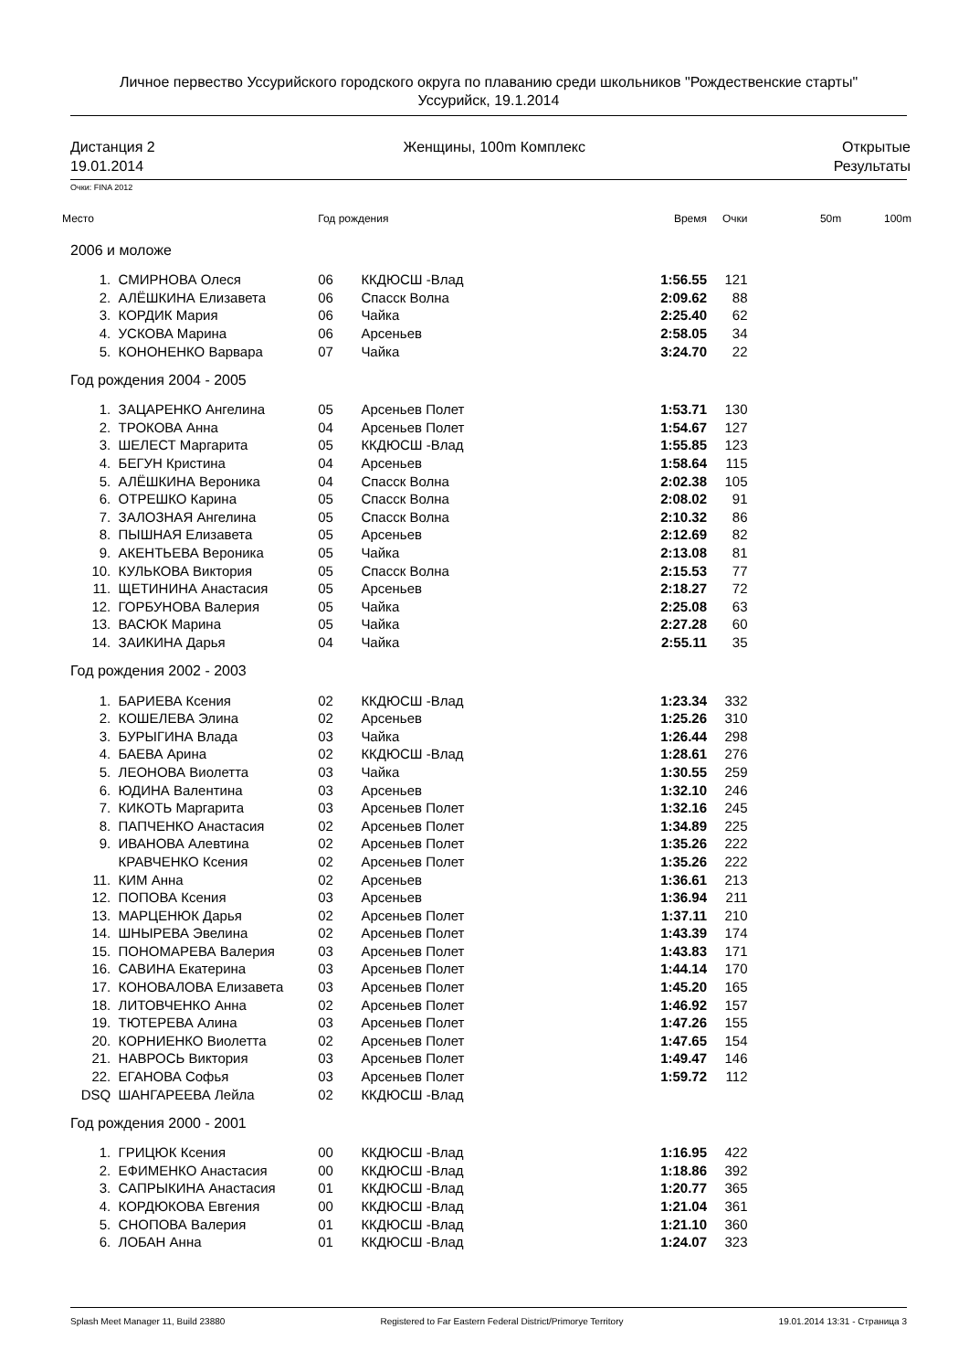Личное первество Уссурийского городского округа по плаванию среди школьников "Рождественские старты"
Уссурийск, 19.1.2014
Дистанция 2
19.01.2014
Женщины, 100m Комплекс Открытые
Результаты
Очки: FINA 2012
| Место | | Год рождения | | Время | Очки | 50m | 100m |
| --- | --- | --- | --- | --- | --- | --- | --- |
| 2006 и моложе | | | | | | | |
| 1. | СМИРНОВА Олеся | 06 | ККДЮСШ -Влад | 1:56.55 | 121 | | |
| 2. | АЛЁШКИНА Елизавета | 06 | Спасск Волна | 2:09.62 | 88 | | |
| 3. | КОРДИК Мария | 06 | Чайка | 2:25.40 | 62 | | |
| 4. | УСКОВА Марина | 06 | Арсеньев | 2:58.05 | 34 | | |
| 5. | КОНОНЕНКО Варвара | 07 | Чайка | 3:24.70 | 22 | | |
| Год рождения 2004 - 2005 | | | | | | | |
| 1. | ЗАЦАРЕНКО Ангелина | 05 | Арсеньев Полет | 1:53.71 | 130 | | |
| 2. | ТРОКОВА Анна | 04 | Арсеньев Полет | 1:54.67 | 127 | | |
| 3. | ШЕЛЕСТ Маргарита | 05 | ККДЮСШ -Влад | 1:55.85 | 123 | | |
| 4. | БЕГУН Кристина | 04 | Арсеньев | 1:58.64 | 115 | | |
| 5. | АЛЁШКИНА Вероника | 04 | Спасск Волна | 2:02.38 | 105 | | |
| 6. | ОТРЕШКО Карина | 05 | Спасск Волна | 2:08.02 | 91 | | |
| 7. | ЗАЛОЗНАЯ Ангелина | 05 | Спасск Волна | 2:10.32 | 86 | | |
| 8. | ПЫШНАЯ Елизавета | 05 | Арсеньев | 2:12.69 | 82 | | |
| 9. | АКЕНТЬЕВА Вероника | 05 | Чайка | 2:13.08 | 81 | | |
| 10. | КУЛЬКОВА Виктория | 05 | Спасск Волна | 2:15.53 | 77 | | |
| 11. | ЩЕТИНИНА Анастасия | 05 | Арсеньев | 2:18.27 | 72 | | |
| 12. | ГОРБУНОВА Валерия | 05 | Чайка | 2:25.08 | 63 | | |
| 13. | ВАСЮК Марина | 05 | Чайка | 2:27.28 | 60 | | |
| 14. | ЗАИКИНА Дарья | 04 | Чайка | 2:55.11 | 35 | | |
| Год рождения 2002 - 2003 | | | | | | | |
| 1. | БАРИЕВА Ксения | 02 | ККДЮСШ -Влад | 1:23.34 | 332 | | |
| 2. | КОШЕЛЕВА Элина | 02 | Арсеньев | 1:25.26 | 310 | | |
| 3. | БУРЫГИНА Влада | 03 | Чайка | 1:26.44 | 298 | | |
| 4. | БАЕВА Арина | 02 | ККДЮСШ -Влад | 1:28.61 | 276 | | |
| 5. | ЛЕОНОВА Виолетта | 03 | Чайка | 1:30.55 | 259 | | |
| 6. | ЮДИНА Валентина | 03 | Арсеньев | 1:32.10 | 246 | | |
| 7. | КИКОТЬ Маргарита | 03 | Арсеньев Полет | 1:32.16 | 245 | | |
| 8. | ПАПЧЕНКО Анастасия | 02 | Арсеньев Полет | 1:34.89 | 225 | | |
| 9. | ИВАНОВА Алевтина | 02 | Арсеньев Полет | 1:35.26 | 222 | | |
| | КРАВЧЕНКО Ксения | 02 | Арсеньев Полет | 1:35.26 | 222 | | |
| 11. | КИМ Анна | 02 | Арсеньев | 1:36.61 | 213 | | |
| 12. | ПОПОВА Ксения | 03 | Арсеньев | 1:36.94 | 211 | | |
| 13. | МАРЦЕНЮК Дарья | 02 | Арсеньев Полет | 1:37.11 | 210 | | |
| 14. | ШНЫРЕВА Эвелина | 02 | Арсеньев Полет | 1:43.39 | 174 | | |
| 15. | ПОНОМАРЕВА Валерия | 03 | Арсеньев Полет | 1:43.83 | 171 | | |
| 16. | САВИНА Екатерина | 03 | Арсеньев Полет | 1:44.14 | 170 | | |
| 17. | КОНОВАЛОВА Елизавета | 03 | Арсеньев Полет | 1:45.20 | 165 | | |
| 18. | ЛИТОВЧЕНКО Анна | 02 | Арсеньев Полет | 1:46.92 | 157 | | |
| 19. | ТЮТЕРЕВА Алина | 03 | Арсеньев Полет | 1:47.26 | 155 | | |
| 20. | КОРНИЕНКО Виолетта | 02 | Арсеньев Полет | 1:47.65 | 154 | | |
| 21. | НАВРОСЬ Виктория | 03 | Арсеньев Полет | 1:49.47 | 146 | | |
| 22. | ЕГАНОВА Софья | 03 | Арсеньев Полет | 1:59.72 | 112 | | |
| DSQ | ШАНГАРЕЕВА Лейла | 02 | ККДЮСШ -Влад | | | | |
| Год рождения 2000 - 2001 | | | | | | | |
| 1. | ГРИЦЮК Ксения | 00 | ККДЮСШ -Влад | 1:16.95 | 422 | | |
| 2. | ЕФИМЕНКО Анастасия | 00 | ККДЮСШ -Влад | 1:18.86 | 392 | | |
| 3. | САПРЫКИНА Анастасия | 01 | ККДЮСШ -Влад | 1:20.77 | 365 | | |
| 4. | КОРДЮКОВА Евгения | 00 | ККДЮСШ -Влад | 1:21.04 | 361 | | |
| 5. | СНОПОВА Валерия | 01 | ККДЮСШ -Влад | 1:21.10 | 360 | | |
| 6. | ЛОБАН Анна | 01 | ККДЮСШ -Влад | 1:24.07 | 323 | | |
Splash Meet Manager 11, Build 23880 Registered to Far Eastern Federal District/Primorye Territory 19.01.2014 13:31 - Страница 3